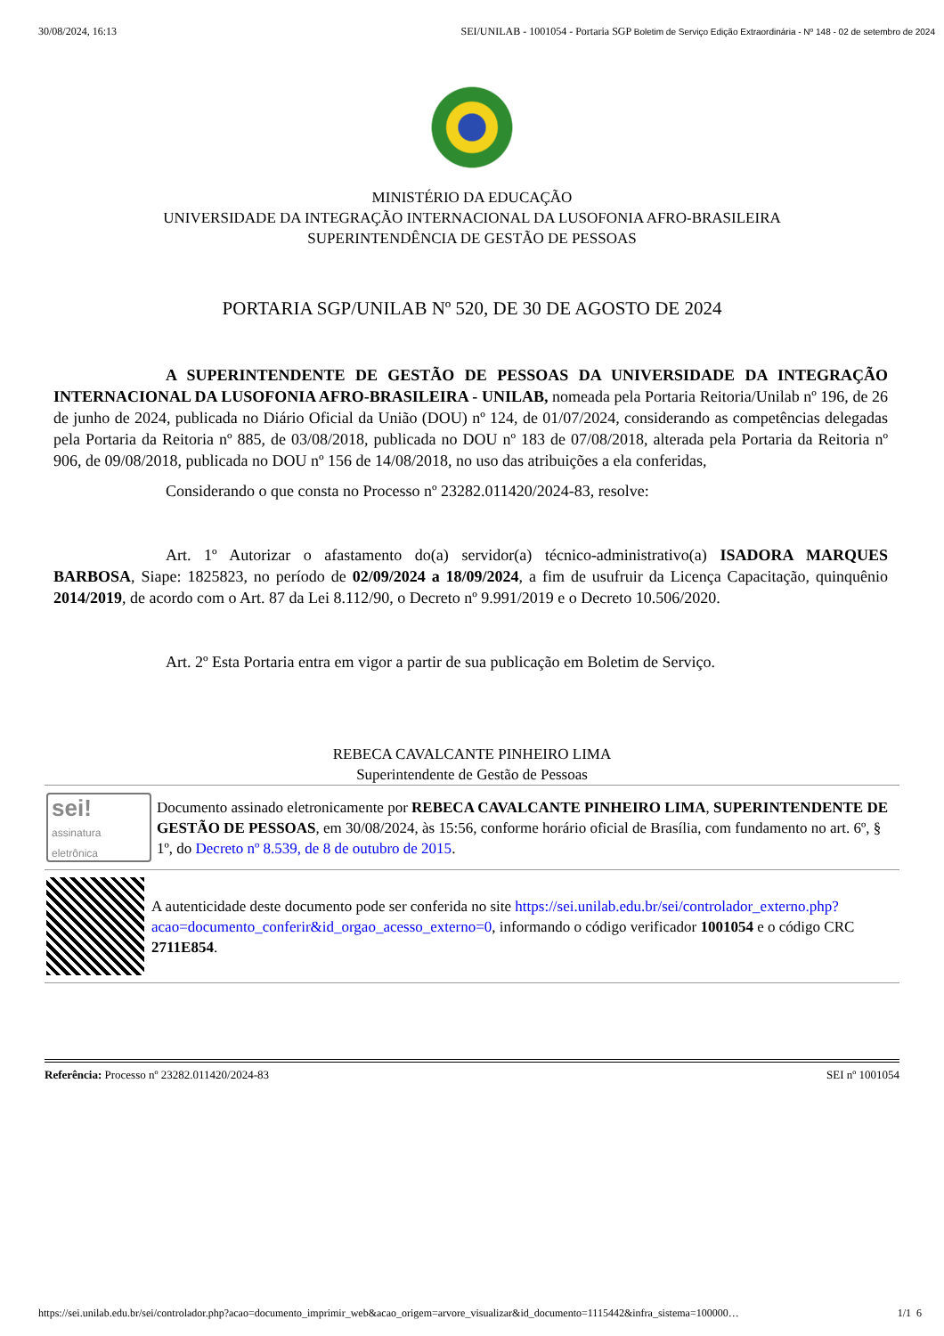30/08/2024, 16:13 SEI/UNILAB - 1001054 - Portaria SGP Boletim de Serviço Edição Extraordinária - Nº 148 - 02 de setembro de 2024
MINISTÉRIO DA EDUCAÇÃO
UNIVERSIDADE DA INTEGRAÇÃO INTERNACIONAL DA LUSOFONIA AFRO-BRASILEIRA
SUPERINTENDÊNCIA DE GESTÃO DE PESSOAS
PORTARIA SGP/UNILAB Nº 520, DE 30 DE AGOSTO DE 2024
A SUPERINTENDENTE DE GESTÃO DE PESSOAS DA UNIVERSIDADE DA INTEGRAÇÃO INTERNACIONAL DA LUSOFONIA AFRO-BRASILEIRA - UNILAB, nomeada pela Portaria Reitoria/Unilab nº 196, de 26 de junho de 2024, publicada no Diário Oficial da União (DOU) nº 124, de 01/07/2024, considerando as competências delegadas pela Portaria da Reitoria nº 885, de 03/08/2018, publicada no DOU nº 183 de 07/08/2018, alterada pela Portaria da Reitoria nº 906, de 09/08/2018, publicada no DOU nº 156 de 14/08/2018, no uso das atribuições a ela conferidas,
Considerando o que consta no Processo nº 23282.011420/2024-83, resolve:
Art. 1º Autorizar o afastamento do(a) servidor(a) técnico-administrativo(a) ISADORA MARQUES BARBOSA, Siape: 1825823, no período de 02/09/2024 a 18/09/2024, a fim de usufruir da Licença Capacitação, quinquênio 2014/2019, de acordo com o Art. 87 da Lei 8.112/90, o Decreto nº 9.991/2019 e o Decreto 10.506/2020.
Art. 2º Esta Portaria entra em vigor a partir de sua publicação em Boletim de Serviço.
REBECA CAVALCANTE PINHEIRO LIMA
Superintendente de Gestão de Pessoas
sei!
assinatura eletrônica
Documento assinado eletronicamente por REBECA CAVALCANTE PINHEIRO LIMA, SUPERINTENDENTE DE GESTÃO DE PESSOAS, em 30/08/2024, às 15:56, conforme horário oficial de Brasília, com fundamento no art. 6º, § 1º, do Decreto nº 8.539, de 8 de outubro de 2015.
A autenticidade deste documento pode ser conferida no site https://sei.unilab.edu.br/sei/controlador_externo.php?acao=documento_conferir&id_orgao_acesso_externo=0, informando o código verificador 1001054 e o código CRC 2711E854.
Referência: Processo nº 23282.011420/2024-83 SEI nº 1001054
https://sei.unilab.edu.br/sei/controlador.php?acao=documento_imprimir_web&acao_origem=arvore_visualizar&id_documento=1115442&infra_sistema=100000… 1/1 6